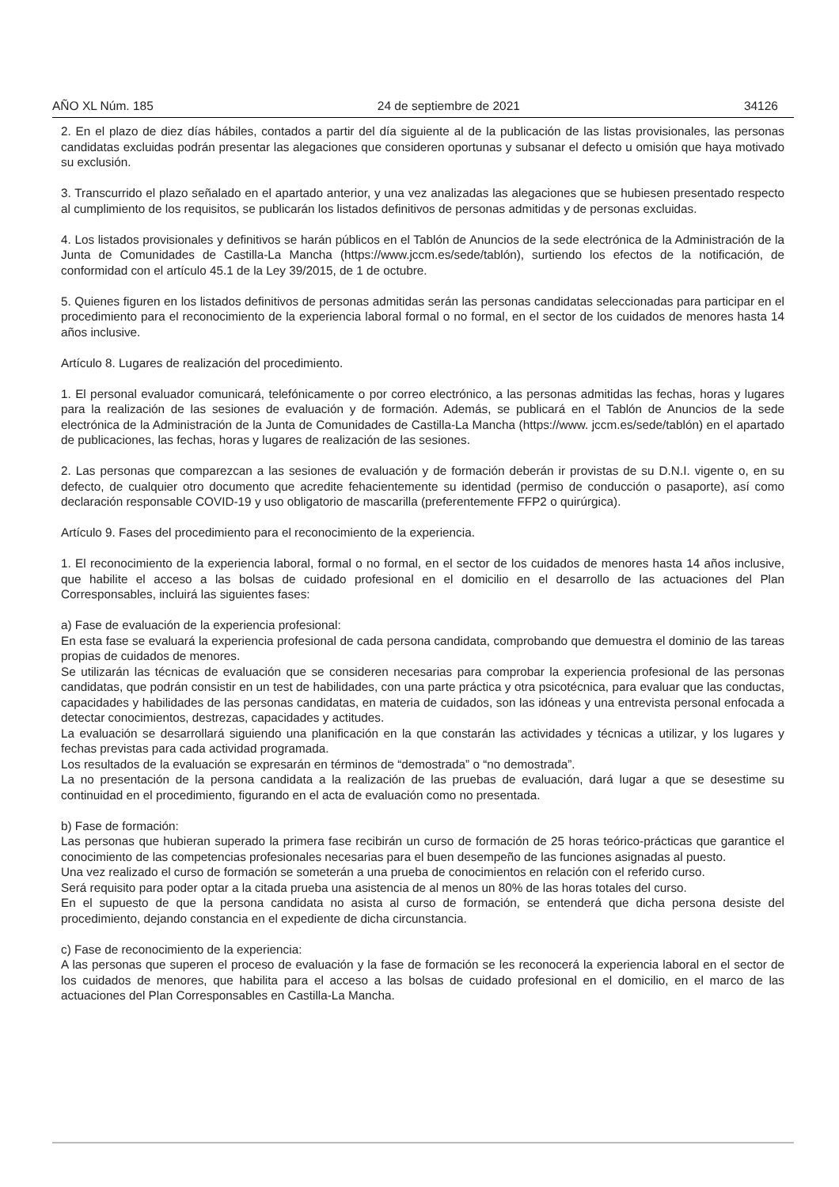AÑO XL Núm. 185 24 de septiembre de 2021 34126
2. En el plazo de diez días hábiles, contados a partir del día siguiente al de la publicación de las listas provisionales, las personas candidatas excluidas podrán presentar las alegaciones que consideren oportunas y subsanar el defecto u omisión que haya motivado su exclusión.
3. Transcurrido el plazo señalado en el apartado anterior, y una vez analizadas las alegaciones que se hubiesen presentado respecto al cumplimiento de los requisitos, se publicarán los listados definitivos de personas admitidas y de personas excluidas.
4. Los listados provisionales y definitivos se harán públicos en el Tablón de Anuncios de la sede electrónica de la Administración de la Junta de Comunidades de Castilla-La Mancha (https://www.jccm.es/sede/tablón), surtiendo los efectos de la notificación, de conformidad con el artículo 45.1 de la Ley 39/2015, de 1 de octubre.
5. Quienes figuren en los listados definitivos de personas admitidas serán las personas candidatas seleccionadas para participar en el procedimiento para el reconocimiento de la experiencia laboral formal o no formal, en el sector de los cuidados de menores hasta 14 años inclusive.
Artículo 8. Lugares de realización del procedimiento.
1. El personal evaluador comunicará, telefónicamente o por correo electrónico, a las personas admitidas las fechas, horas y lugares para la realización de las sesiones de evaluación y de formación. Además, se publicará en el Tablón de Anuncios de la sede electrónica de la Administración de la Junta de Comunidades de Castilla-La Mancha (https://www. jccm.es/sede/tablón) en el apartado de publicaciones, las fechas, horas y lugares de realización de las sesiones.
2. Las personas que comparezcan a las sesiones de evaluación y de formación deberán ir provistas de su D.N.I. vigente o, en su defecto, de cualquier otro documento que acredite fehacientemente su identidad (permiso de conducción o pasaporte), así como declaración responsable COVID-19 y uso obligatorio de mascarilla (preferentemente FFP2 o quirúrgica).
Artículo 9. Fases del procedimiento para el reconocimiento de la experiencia.
1. El reconocimiento de la experiencia laboral, formal o no formal, en el sector de los cuidados de menores hasta 14 años inclusive, que habilite el acceso a las bolsas de cuidado profesional en el domicilio en el desarrollo de las actuaciones del Plan Corresponsables, incluirá las siguientes fases:
a) Fase de evaluación de la experiencia profesional:
En esta fase se evaluará la experiencia profesional de cada persona candidata, comprobando que demuestra el dominio de las tareas propias de cuidados de menores.
Se utilizarán las técnicas de evaluación que se consideren necesarias para comprobar la experiencia profesional de las personas candidatas, que podrán consistir en un test de habilidades, con una parte práctica y otra psicotécnica, para evaluar que las conductas, capacidades y habilidades de las personas candidatas, en materia de cuidados, son las idóneas y una entrevista personal enfocada a detectar conocimientos, destrezas, capacidades y actitudes.
La evaluación se desarrollará siguiendo una planificación en la que constarán las actividades y técnicas a utilizar, y los lugares y fechas previstas para cada actividad programada.
Los resultados de la evaluación se expresarán en términos de “demostrada” o “no demostrada”.
La no presentación de la persona candidata a la realización de las pruebas de evaluación, dará lugar a que se desestime su continuidad en el procedimiento, figurando en el acta de evaluación como no presentada.
b) Fase de formación:
Las personas que hubieran superado la primera fase recibirán un curso de formación de 25 horas teórico-prácticas que garantice el conocimiento de las competencias profesionales necesarias para el buen desempeño de las funciones asignadas al puesto.
Una vez realizado el curso de formación se someterán a una prueba de conocimientos en relación con el referido curso.
Será requisito para poder optar a la citada prueba una asistencia de al menos un 80% de las horas totales del curso.
En el supuesto de que la persona candidata no asista al curso de formación, se entenderá que dicha persona desiste del procedimiento, dejando constancia en el expediente de dicha circunstancia.
c) Fase de reconocimiento de la experiencia:
A las personas que superen el proceso de evaluación y la fase de formación se les reconocerá la experiencia laboral en el sector de los cuidados de menores, que habilita para el acceso a las bolsas de cuidado profesional en el domicilio, en el marco de las actuaciones del Plan Corresponsables en Castilla-La Mancha.